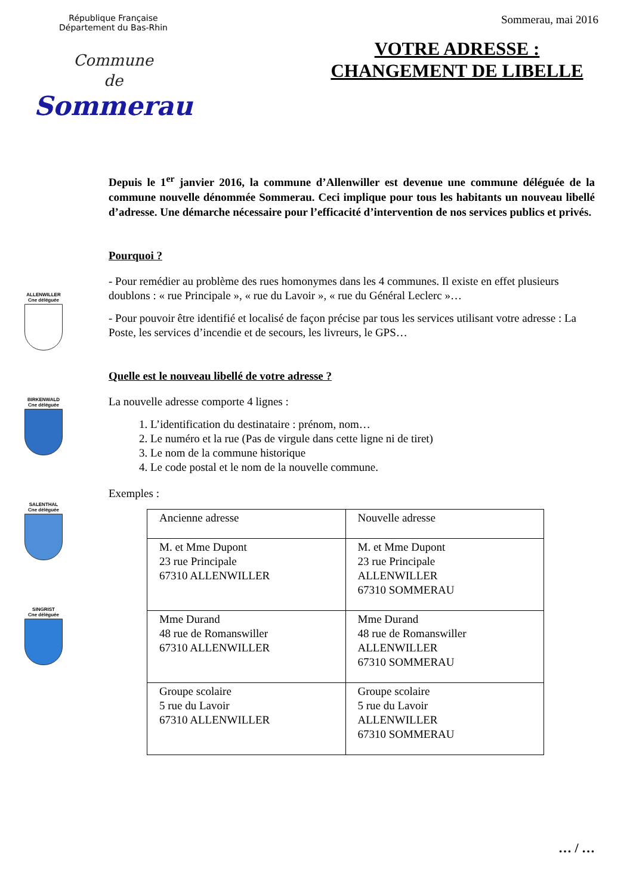République Française
Département du Bas-Rhin
Commune
de
Sommerau
Sommerau, mai 2016
VOTRE ADRESSE :
CHANGEMENT DE LIBELLE
ALLENWILLER
Cne déléguée
BIRKENWALD
Cne déléguée
SALENTHAL
Cne déléguée
SINGRIST
Cne déléguée
Depuis le 1<sup>er</sup> janvier 2016, la commune d’Allenwiller est devenue une commune déléguée de la commune nouvelle dénommée Sommerau. Ceci implique pour tous les habitants un nouveau libellé d’adresse. Une démarche nécessaire pour l’efficacité d’intervention de nos services publics et privés.
Pourquoi ?
- Pour remédier au problème des rues homonymes dans les 4 communes. Il existe en effet plusieurs doublons : « rue Principale », « rue du Lavoir », « rue du Général Leclerc »…
- Pour pouvoir être identifié et localisé de façon précise par tous les services utilisant votre adresse : La Poste, les services d’incendie et de secours, les livreurs, le GPS…
Quelle est le nouveau libellé de votre adresse ?
La nouvelle adresse comporte 4 lignes :
1. L’identification du destinataire : prénom, nom…
2. Le numéro et la rue (Pas de virgule dans cette ligne ni de tiret)
3. Le nom de la commune historique
4. Le code postal et le nom de la nouvelle commune.
Exemples :
| Ancienne adresse | Nouvelle adresse |
| M. et Mme Dupont 23 rue Principale 67310 ALLENWILLER | M. et Mme Dupont 23 rue Principale ALLENWILLER 67310 SOMMERAU |
| Mme Durand 48 rue de Romanswiller 67310 ALLENWILLER | Mme Durand 48 rue de Romanswiller ALLENWILLER 67310 SOMMERAU |
| Groupe scolaire 5 rue du Lavoir 67310 ALLENWILLER | Groupe scolaire 5 rue du Lavoir ALLENWILLER 67310 SOMMERAU |
… / …